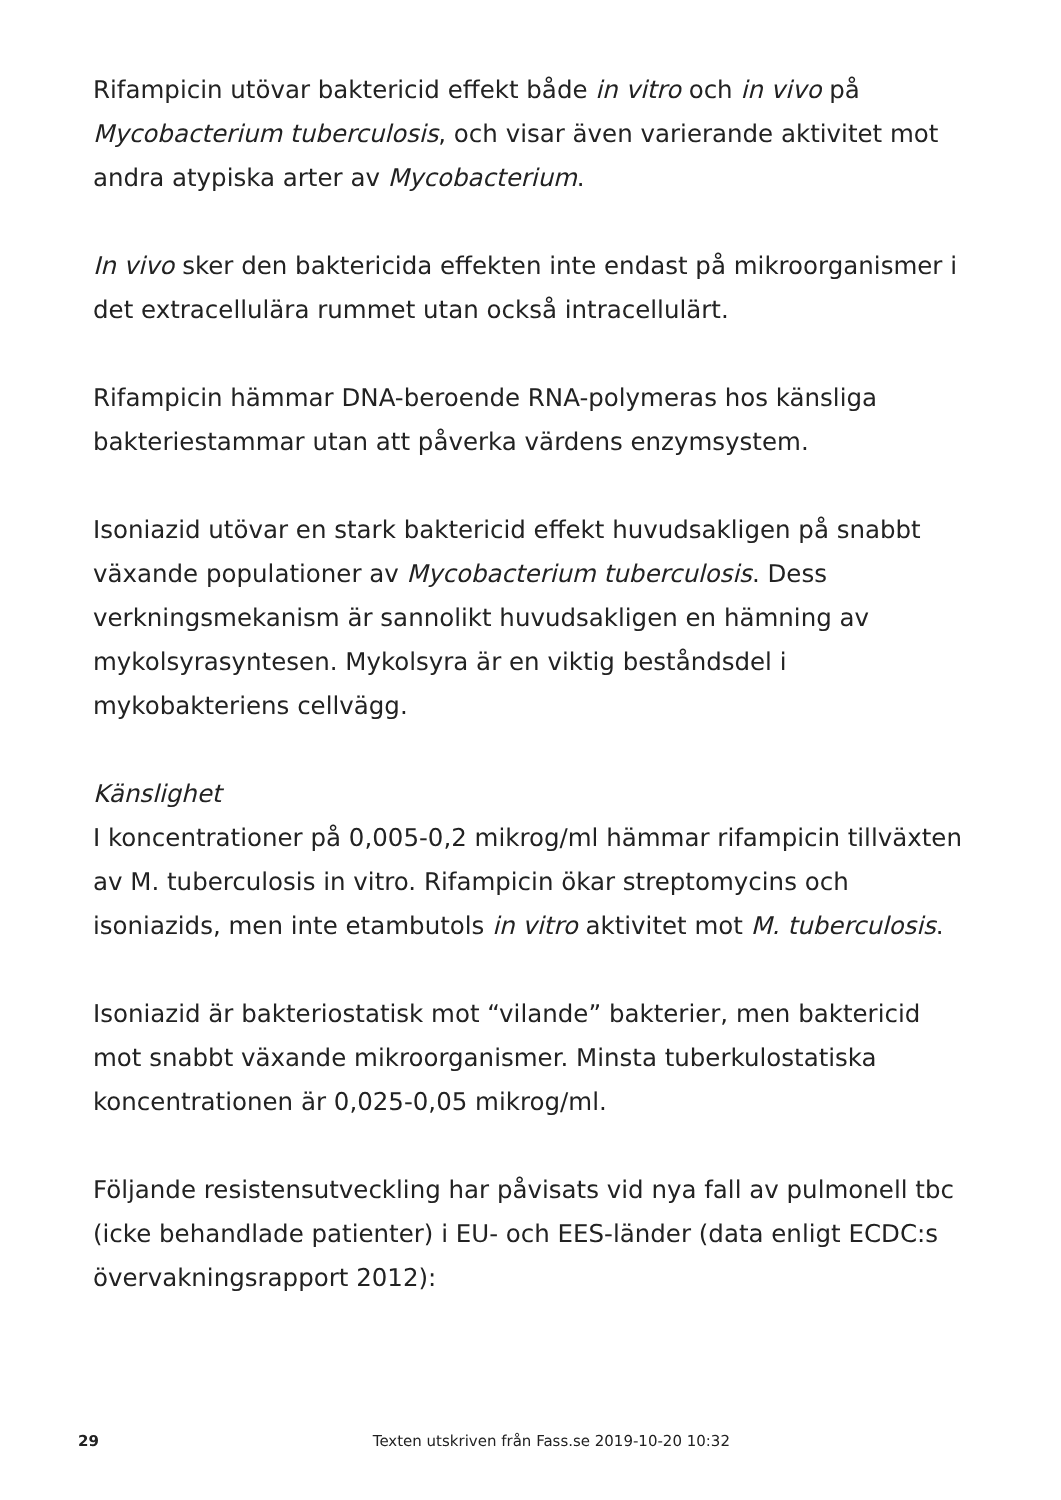Rifampicin utövar baktericid effekt både in vitro och in vivo på Mycobacterium tuberculosis, och visar även varierande aktivitet mot andra atypiska arter av Mycobacterium.
In vivo sker den baktericida effekten inte endast på mikroorganismer i det extracellulära rummet utan också intracellulärt.
Rifampicin hämmar DNA-beroende RNA-polymeras hos känsliga bakteriestammar utan att påverka värdens enzymsystem.
Isoniazid utövar en stark baktericid effekt huvudsakligen på snabbt växande populationer av Mycobacterium tuberculosis. Dess verkningsmekanism är sannolikt huvudsakligen en hämning av mykolsyrasyntesen. Mykolsyra är en viktig beståndsdel i mykobakteriens cellvägg.
Känslighet
I koncentrationer på 0,005-0,2 mikrog/ml hämmar rifampicin tillväxten av M. tuberculosis in vitro. Rifampicin ökar streptomycins och isoniazids, men inte etambutols in vitro aktivitet mot M. tuberculosis.
Isoniazid är bakteriostatisk mot “vilande” bakterier, men baktericid mot snabbt växande mikroorganismer. Minsta tuberkulostatiska koncentrationen är 0,025-0,05 mikrog/ml.
Följande resistensutveckling har påvisats vid nya fall av pulmonell tbc (icke behandlade patienter) i EU- och EES-länder (data enligt ECDC:s övervakningsrapport 2012):
29 Texten utskriven från Fass.se 2019-10-20 10:32